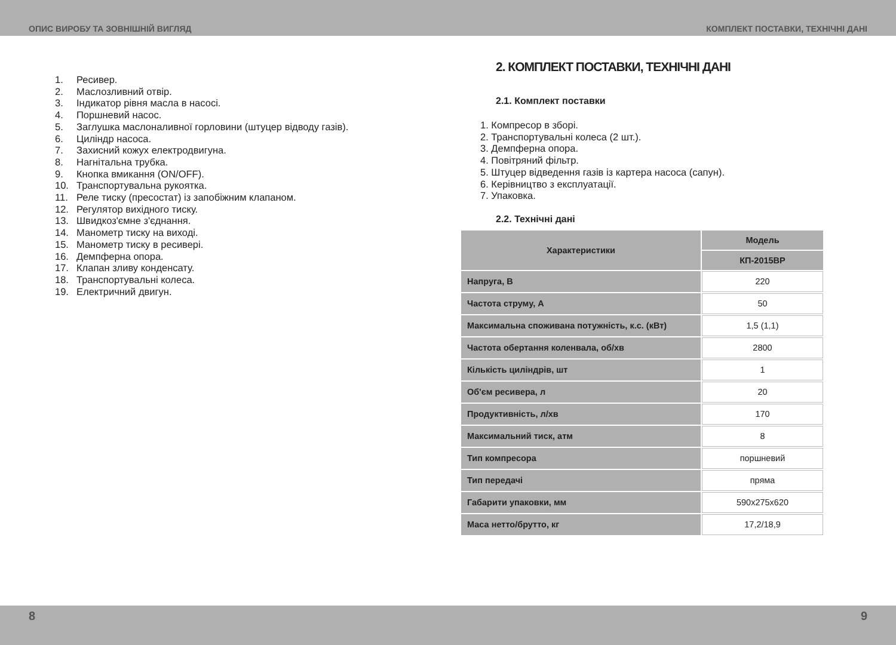ОПИС ВИРОБУ ТА ЗОВНІШНІЙ ВИГЛЯД КОМПЛЕКТ ПОСТАВКИ, ТЕХНІЧНІ ДАНІ
1. Ресивер.
2. Маслозливний отвір.
3. Індикатор рівня масла в насосі.
4. Поршневий насос.
5. Заглушка маслоналивної горловини (штуцер відводу газів).
6. Циліндр насоса.
7. Захисний кожух електродвигуна.
8. Нагнітальна трубка.
9. Кнопка вмикання (ON/OFF).
10. Транспортувальна рукоятка.
11. Реле тиску (пресостат) із запобіжним клапаном.
12. Регулятор вихідного тиску.
13. Швидкоз'ємне з'єднання.
14. Манометр тиску на виході.
15. Манометр тиску в ресивері.
16. Демпферна опора.
17. Клапан зливу конденсату.
18. Транспортувальні колеса.
19. Електричний двигун.
2. КОМПЛЕКТ ПОСТАВКИ, ТЕХНІЧНІ ДАНІ
2.1. Комплект поставки
1. Компресор в зборі.
2. Транспортувальні колеса (2 шт.).
3. Демпферна опора.
4. Повітряний фільтр.
5. Штуцер відведення газів із картера насоса (сапун).
6. Керівництво з експлуатації.
7. Упаковка.
2.2. Технічні дані
| Характеристики | Модель |
| --- | --- |
| | КП-2015ВР |
| Напруга, В | 220 |
| Частота струму, А | 50 |
| Максимальна споживана потужність, к.с. (кВт) | 1,5 (1,1) |
| Частота обертання коленвала, об/хв | 2800 |
| Кількість циліндрів, шт | 1 |
| Об'єм ресивера, л | 20 |
| Продуктивність, л/хв | 170 |
| Максимальний тиск, атм | 8 |
| Тип компресора | поршневий |
| Тип передачі | пряма |
| Габарити упаковки, мм | 590x275x620 |
| Маса нетто/брутто, кг | 17,2/18,9 |
8 9